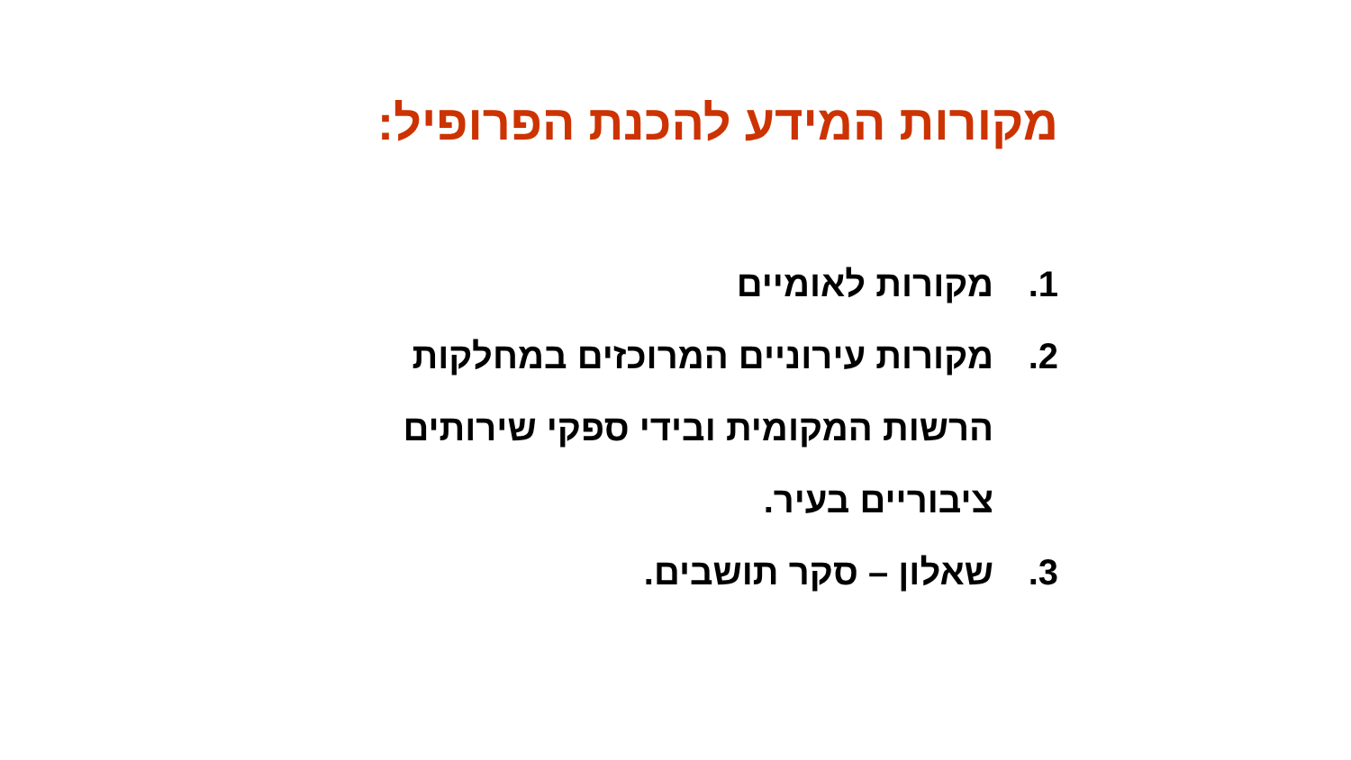מקורות המידע להכנת הפרופיל:
1. מקורות לאומיים
2. מקורות עירוניים המרוכזים במחלקות הרשות המקומית ובידי ספקי שירותים ציבוריים בעיר.
3. שאלון – סקר תושבים.